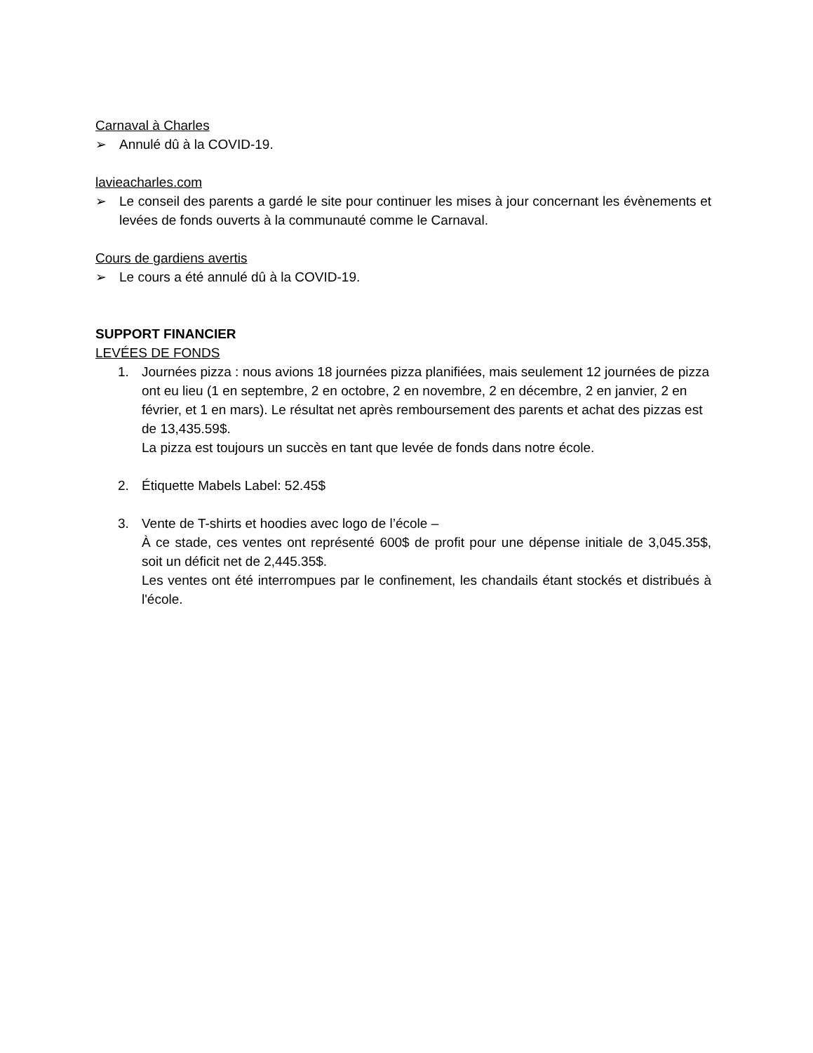Carnaval à Charles
➢ Annulé dû à la COVID-19.
lavieacharles.com
➢ Le conseil des parents a gardé le site pour continuer les mises à jour concernant les évènements et levées de fonds ouverts à la communauté comme le Carnaval.
Cours de gardiens avertis
➢ Le cours a été annulé dû à la COVID-19.
SUPPORT FINANCIER
LEVÉES DE FONDS
1. Journées pizza : nous avions 18 journées pizza planifiées, mais seulement 12 journées de pizza ont eu lieu (1 en septembre, 2 en octobre, 2 en novembre, 2 en décembre, 2 en janvier, 2 en février, et 1 en mars). Le résultat net après remboursement des parents et achat des pizzas est de 13,435.59$.
La pizza est toujours un succès en tant que levée de fonds dans notre école.
2. Étiquette Mabels Label: 52.45$
3. Vente de T-shirts et hoodies avec logo de l’école –
À ce stade, ces ventes ont représenté 600$ de profit pour une dépense initiale de 3,045.35$, soit un déficit net de 2,445.35$.
Les ventes ont été interrompues par le confinement, les chandails étant stockés et distribués à l'école.